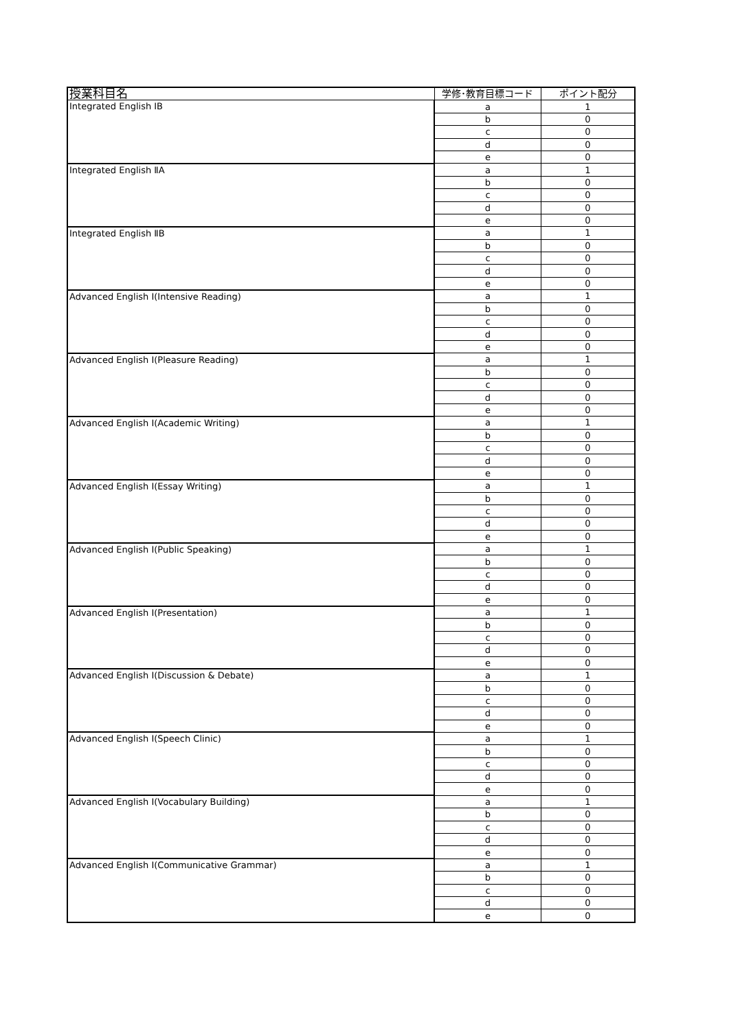| 授業科目名 | 学修･教育目標コード | ポイント配分 |
| --- | --- | --- |
| Integrated English ⅠB | a | 1 |
| | b | 0 |
| | c | 0 |
| | d | 0 |
| | e | 0 |
| Integrated English ⅡA | a | 1 |
| | b | 0 |
| | c | 0 |
| | d | 0 |
| | e | 0 |
| Integrated English ⅡB | a | 1 |
| | b | 0 |
| | c | 0 |
| | d | 0 |
| | e | 0 |
| Advanced English Ⅰ(Intensive Reading) | a | 1 |
| | b | 0 |
| | c | 0 |
| | d | 0 |
| | e | 0 |
| Advanced English Ⅰ(Pleasure Reading) | a | 1 |
| | b | 0 |
| | c | 0 |
| | d | 0 |
| | e | 0 |
| Advanced English Ⅰ(Academic Writing) | a | 1 |
| | b | 0 |
| | c | 0 |
| | d | 0 |
| | e | 0 |
| Advanced English Ⅰ(Essay Writing) | a | 1 |
| | b | 0 |
| | c | 0 |
| | d | 0 |
| | e | 0 |
| Advanced English Ⅰ(Public Speaking) | a | 1 |
| | b | 0 |
| | c | 0 |
| | d | 0 |
| | e | 0 |
| Advanced English Ⅰ(Presentation) | a | 1 |
| | b | 0 |
| | c | 0 |
| | d | 0 |
| | e | 0 |
| Advanced English Ⅰ(Discussion & Debate) | a | 1 |
| | b | 0 |
| | c | 0 |
| | d | 0 |
| | e | 0 |
| Advanced English Ⅰ(Speech Clinic) | a | 1 |
| | b | 0 |
| | c | 0 |
| | d | 0 |
| | e | 0 |
| Advanced English Ⅰ(Vocabulary Building) | a | 1 |
| | b | 0 |
| | c | 0 |
| | d | 0 |
| | e | 0 |
| Advanced English Ⅰ(Communicative Grammar) | a | 1 |
| | b | 0 |
| | c | 0 |
| | d | 0 |
| | e | 0 |